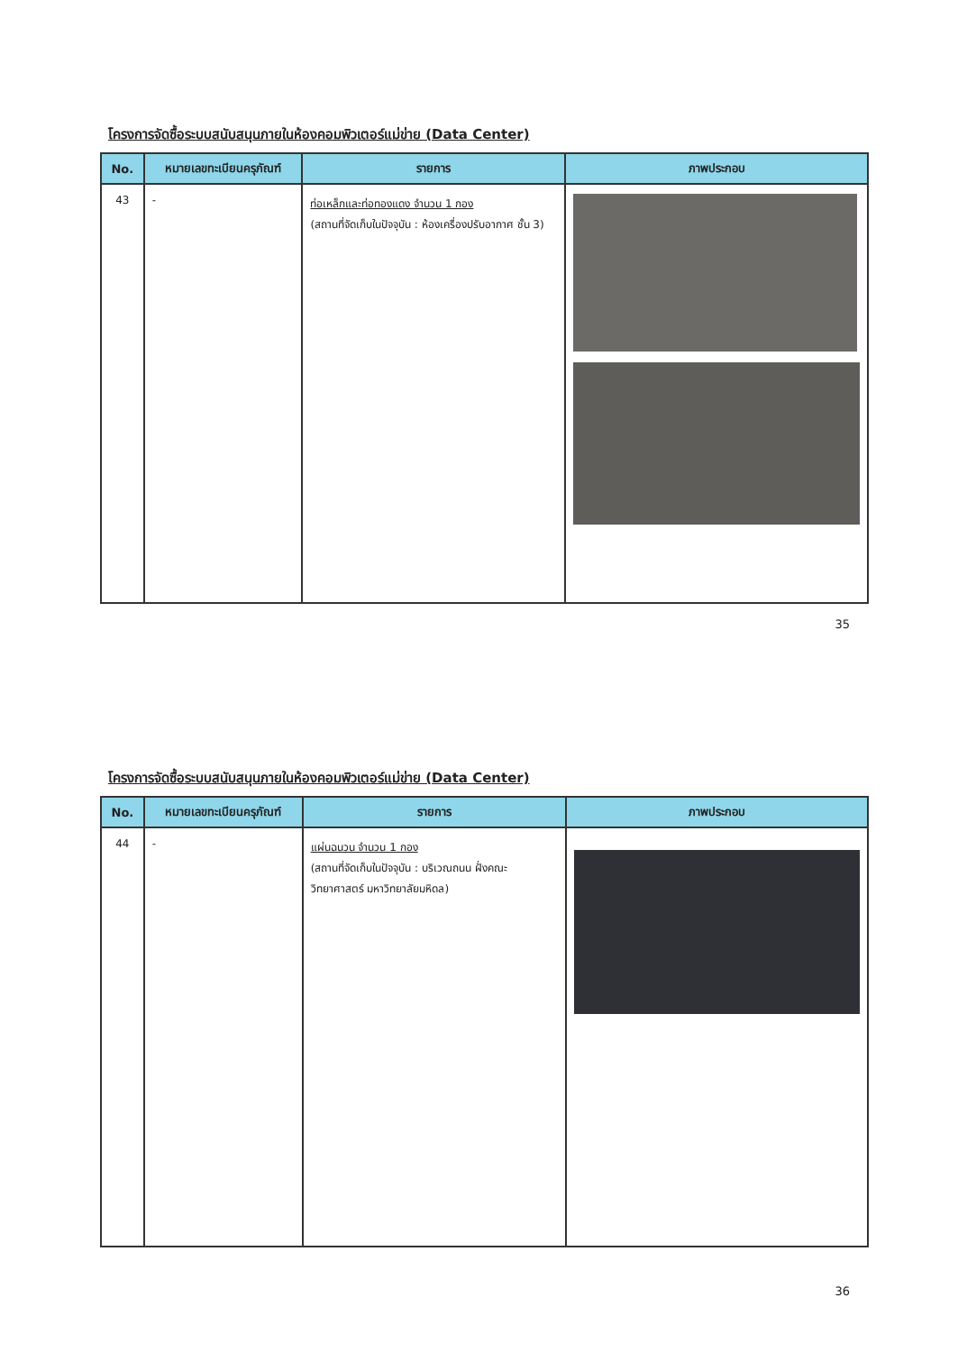โครงการจัดซื้อระบบสนับสนุนภายในห้องคอมพิวเตอร์แม่ข่าย (Data Center)
| No. | หมายเลขทะเบียนครุภัณฑ์ | รายการ | ภาพประกอบ |
| --- | --- | --- | --- |
| 43 | - | ท่อเหล็กและท่อทองแดง จำนวน 1 กอง (สถานที่จัดเก็บในปัจจุบัน : ห้องเครื่องปรับอากาศ ชั้น 3) | |
35
โครงการจัดซื้อระบบสนับสนุนภายในห้องคอมพิวเตอร์แม่ข่าย (Data Center)
| No. | หมายเลขทะเบียนครุภัณฑ์ | รายการ | ภาพประกอบ |
| --- | --- | --- | --- |
| 44 | - | แผ่นฉนวน จำนวน 1 กอง (สถานที่จัดเก็บในปัจจุบัน : บริเวณถนน ฝั่งคณะวิทยาศาสตร์ มหาวิทยาลัยมหิดล) | |
36